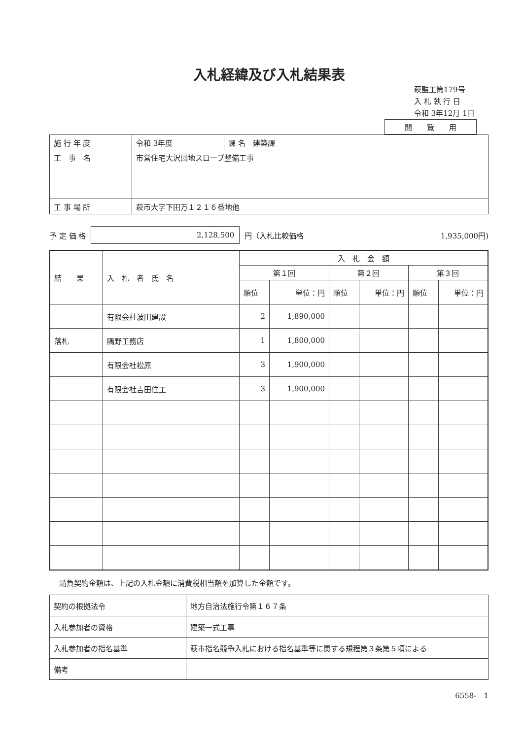入札経緯及び入札結果表
萩監工第179号
入 札 執 行 日
令和 3年12月 1日
閲　　覧　　用
| 施 行 年 度 | 令和 3年度 | 課 名 建築課 |
| 工 事 名 | 市営住宅大沢団地スロープ整備工事 | |
| 工 事 場 所 | 萩市大字下田万１２１６番地他 | |
予 定 価 格 2,128,500 円（入札比較価格 1,935,000円)
| 結 果 | 入 札 者 氏 名 | 入 札 金 額 | | | | | |
| | | 第１回 | | 第２回 | | 第３回 | |
| | | 順位 | 単位：円 | 順位 | 単位：円 | 順位 | 単位：円 |
| | 有限会社波田建設 | 2 | 1,890,000 | | | | |
| 落札 | 隅野工務店 | 1 | 1,800,000 | | | | |
| | 有限会社松原 | 3 | 1,900,000 | | | | |
| | 有限会社吉田住工 | 3 | 1,900,000 | | | | |
請負契約金額は、上記の入札金額に消費税相当額を加算した金額です。
| 契約の根拠法令 | 地方自治法施行令第１６７条 |
| 入札参加者の資格 | 建築一式工事 |
| 入札参加者の指名基準 | 萩市指名競争入札における指名基準等に関する規程第３条第５項による |
| 備考 | |
6558-　1